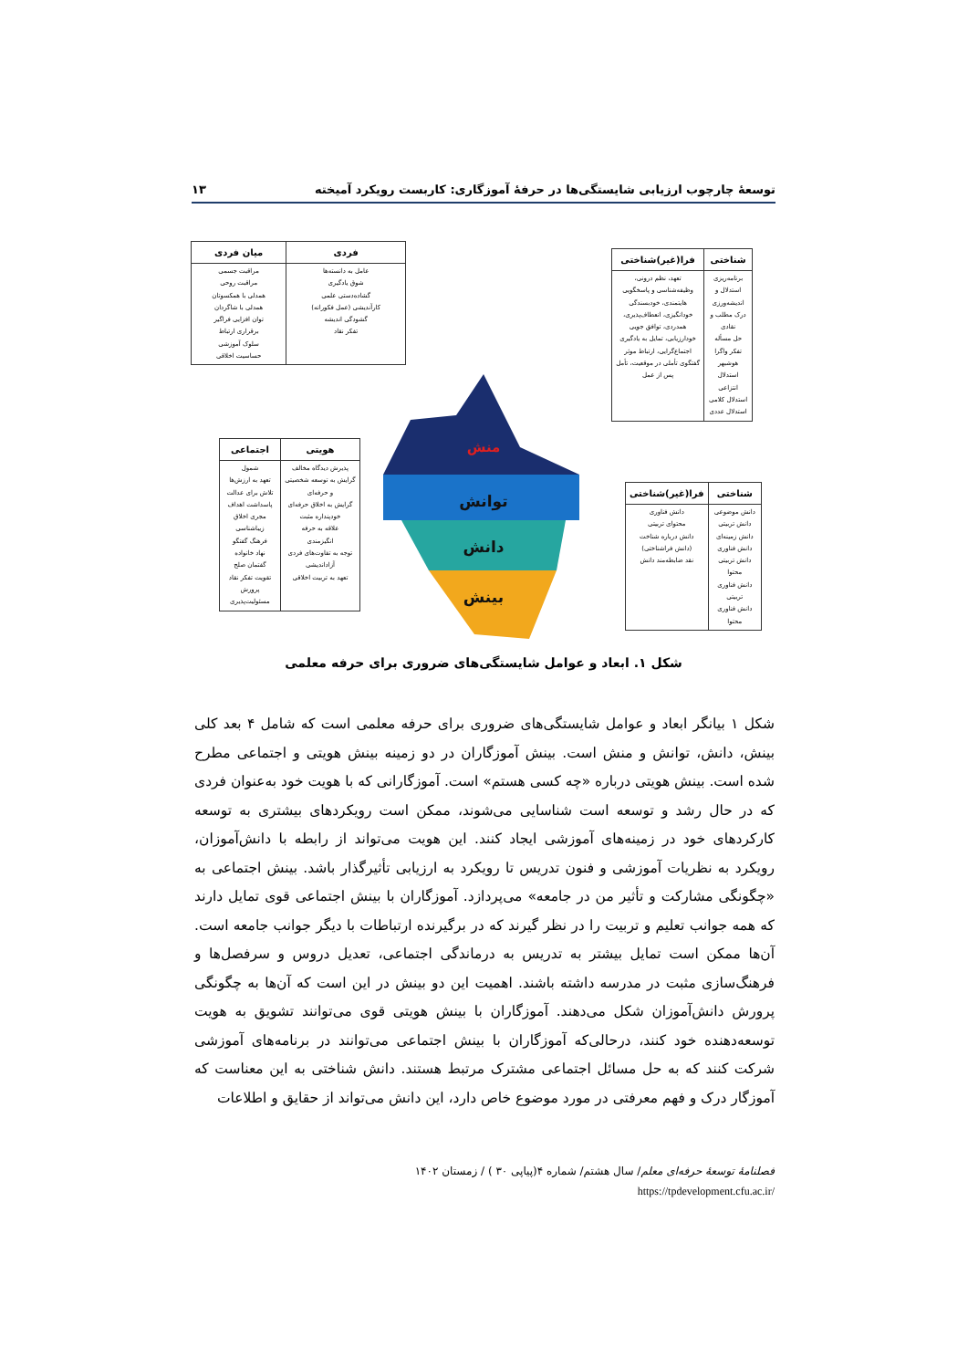توسعهٔ چارچوب ارزیابی شایستگی‌ها در حرفهٔ آموزگاری: کاربست رویکرد آمیخته ۱۳
| فردی | میان فردی |
| --- | --- |
| عامل به دانسته‌ها شوق یادگیری گشاده‌دستی علمی کارآندیشی (عمل فکورانه) گشودگی اندیشه تفکر نقاد | مراقبت جسمی مراقبت روحی همدلی با همکسوتان همدلی با شاگردان توان افزایی فراگیر برقراری ارتباط سلوک آموزشی حساسیت اخلاقی |
| شناختی | فرا(غیر)شناختی |
| --- | --- |
| برنامه‌ریزی استدلال و اندیشه‌ورزی درک مطلب و نقادی حل مسأله تفکر واگرا هوشبهر استدلال انتزاعی استدلال کلامی استدلال عددی | تعهد، نظم درونی، وظیفه‌شناسی و پاسخگویی هایتمندی، خودبسندگی خودانگیزی، انعطاف‌پذیری، همدردی، توافق جویی خودارزیابی، تمایل به یادگیری اجتماع‌گرایی، ارتباط موثر گفتگوی تأملی در موقعیت، تأمل پس از عمل |
| هویتی | اجتماعی |
| --- | --- |
| پذیرش دیدگاه مخالف گرایش به توسعه شخصیتی و حرفه‌ای گرایش به اخلاق حرفه‌ای خودپنداره مثبت علاقه به حرفه انگیزمندی توجه به تفاوت‌های فردی آزاداندیشی تعهد به تربیت اخلاقی | شمول تعهد به ارزش‌ها تلاش برای عدالت پاسداشت اهداف مجری اخلاق زیباشناسی فرهنگ گفتگو نهاد خانواده گفتمان صلح تقویت تفکر نقاد پرورش مسئولیت‌پذیری |
| شناختی | فرا(غیر)شناختی |
| --- | --- |
| دانش موضوعی دانش تربیتی دانش زمینه‌ای دانش فناوری دانش تربیتی محتوا دانش فناوری تربیتی دانش فناوری محتوا | دانش فناوری محتوای تربیتی دانش درباره شناخت (دانش فراشناختی) نقد ضابطه‌مند دانش |
منش
توانش
دانش
بینش
شکل ۱. ابعاد و عوامل شایستگی‌های ضروری برای حرفه معلمی
شکل ۱ بیانگر ابعاد و عوامل شایستگی‌های ضروری برای حرفه معلمی است که شامل ۴ بعد کلی بینش، دانش، توانش و منش است. بینش آموزگاران در دو زمینه بینش هویتی و اجتماعی مطرح شده است. بینش هویتی درباره «چه کسی هستم» است. آموزگارانی که با هویت خود به‌عنوان فردی که در حال رشد و توسعه است شناسایی می‌شوند، ممکن است رویکردهای بیشتری به توسعه کارکردهای خود در زمینه‌های آموزشی ایجاد کنند. این هویت می‌تواند از رابطه با دانش‌آموزان، رویکرد به نظریات آموزشی و فنون تدریس تا رویکرد به ارزیابی تأثیرگذار باشد. بینش اجتماعی به «چگونگی مشارکت و تأثیر من در جامعه» می‌پردازد. آموزگاران با بینش اجتماعی قوی تمایل دارند که همه جوانب تعلیم و تربیت را در نظر گیرند که در برگیرنده ارتباطات با دیگر جوانب جامعه است. آن‌ها ممکن است تمایل بیشتر به تدریس به درماندگی اجتماعی، تعدیل دروس و سرفصل‌ها و فرهنگ‌سازی مثبت در مدرسه داشته باشند. اهمیت این دو بینش در این است که آن‌ها به چگونگی پرورش دانش‌آموزان شکل می‌دهند. آموزگاران با بینش هویتی قوی می‌توانند تشویق به هویت توسعه‌دهنده خود کنند، درحالی‌که آموزگاران با بینش اجتماعی می‌توانند در برنامه‌های آموزشی شرکت کنند که به حل مسائل اجتماعی مشترک مرتبط هستند. دانش شناختی به این معناست که آموزگار درک و فهم معرفتی در مورد موضوع خاص دارد، این دانش می‌تواند از حقایق و اطلاعات
فصلنامهٔ توسعهٔ حرفه‌ای معلم/ سال هشتم/ شماره ۴(پیاپی ۳۰ ) / زمستان ۱۴۰۲
https://tpdevelopment.cfu.ac.ir/